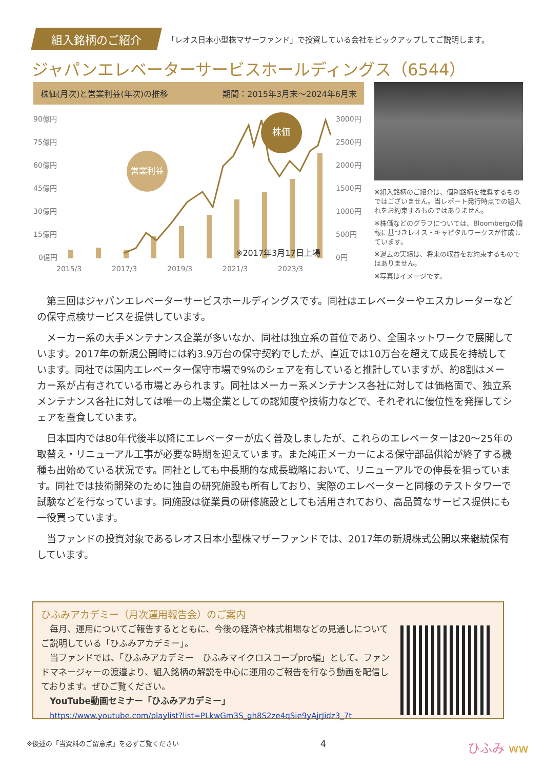組入銘柄のご紹介
「レオス日本小型株マザーファンド」で投資している会社をピックアップしてご説明します。
ジャパンエレベーターサービスホールディングス（6544）
株価(月次)と営業利益(年次)の推移 期間：2015年3月末～2024年6月末
90億円
75億円
60億円
45億円
30億円
15億円
0億円
3000円
2500円
2000円
1500円
1000円
500円
0円
営業利益
株価
※2017年3月17日上場
2015/3
2017/3
2019/3
2021/3
2023/3
※組入銘柄のご紹介は、個別銘柄を推奨するものではございません。当レポート発行時点での組入れをお約束するものではありません。
※株価などのグラフについては、Bloombergの情報に基づきレオス・キャピタルワークスが作成しています。
※過去の実績は、将来の収益をお約束するものではありません。
※写真はイメージです。
第三回はジャパンエレベーターサービスホールディングスです。同社はエレベーターやエスカレーターなどの保守点検サービスを提供しています。
メーカー系の大手メンテナンス企業が多いなか、同社は独立系の首位であり、全国ネットワークで展開しています。2017年の新規公開時には約3.9万台の保守契約でしたが、直近では10万台を超えて成長を持続しています。同社では国内エレベーター保守市場で9%のシェアを有していると推計していますが、約8割はメーカー系が占有されている市場とみられます。同社はメーカー系メンテナンス各社に対しては価格面で、独立系メンテナンス各社に対しては唯一の上場企業としての認知度や技術力などで、それぞれに優位性を発揮してシェアを蚕食しています。
日本国内では80年代後半以降にエレベーターが広く普及しましたが、これらのエレベーターは20～25年の取替え・リニューアル工事が必要な時期を迎えています。また純正メーカーによる保守部品供給が終了する機種も出始めている状況です。同社としても中長期的な成長戦略において、リニューアルでの伸長を狙っています。同社では技術開発のために独自の研究施設も所有しており、実際のエレベーターと同様のテストタワーで試験などを行なっています。同施設は従業員の研修施設としても活用されており、高品質なサービス提供にも一役買っています。
当ファンドの投資対象であるレオス日本小型株マザーファンドでは、2017年の新規株式公開以来継続保有しています。
ひふみアカデミー（月次運用報告会）のご案内
　毎月、運用についてご報告するとともに、今後の経済や株式相場などの見通しについてご説明している「ひふみアカデミー」。
　当ファンドでは、「ひふみアカデミー　ひふみマイクロスコープpro編」として、ファンドマネージャーの渡邉より、組入銘柄の解説を中心に運用のご報告を行なう動画を配信しております。ぜひご覧ください。
YouTube動画セミナー「ひふみアカデミー」
https://www.youtube.com/playlist?list=PLkwGm3S_gh8S2ze4qSie9yAjrJidz3_7t
※後述の「当資料のご留意点」を必ずご覧ください 4 ひふみ ww